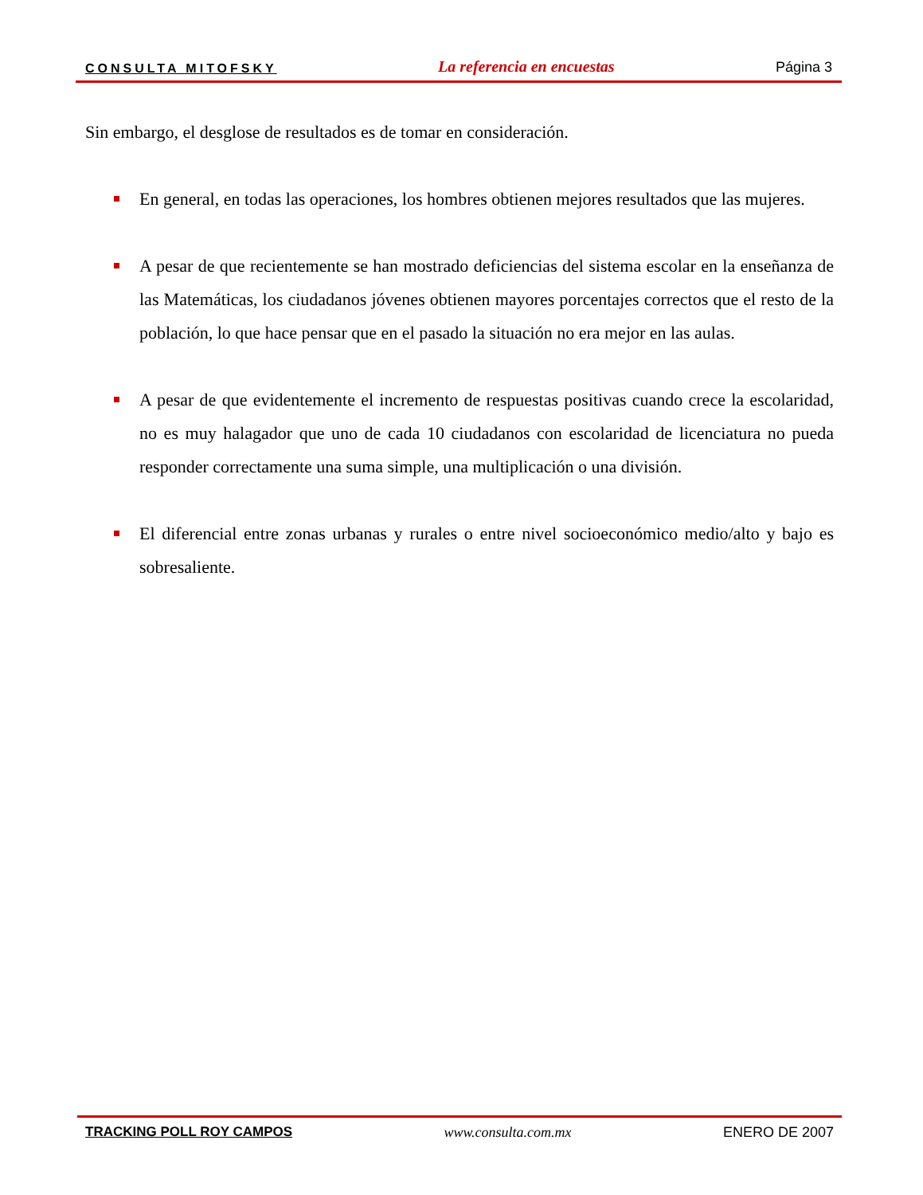CONSULTA MITOFSKY La referencia en encuestas Página 3
Sin embargo, el desglose de resultados es de tomar en consideración.
En general, en todas las operaciones, los hombres obtienen mejores resultados que las mujeres.
A pesar de que recientemente se han mostrado deficiencias del sistema escolar en la enseñanza de las Matemáticas, los ciudadanos jóvenes obtienen mayores porcentajes correctos que el resto de la población, lo que hace pensar que en el pasado la situación no era mejor en las aulas.
A pesar de que evidentemente el incremento de respuestas positivas cuando crece la escolaridad, no es muy halagador que uno de cada 10 ciudadanos con escolaridad de licenciatura no pueda responder correctamente una suma simple, una multiplicación o una división.
El diferencial entre zonas urbanas y rurales o entre nivel socioeconómico medio/alto y bajo es sobresaliente.
TRACKING POLL ROY CAMPOS www.consulta.com.mx ENERO DE 2007